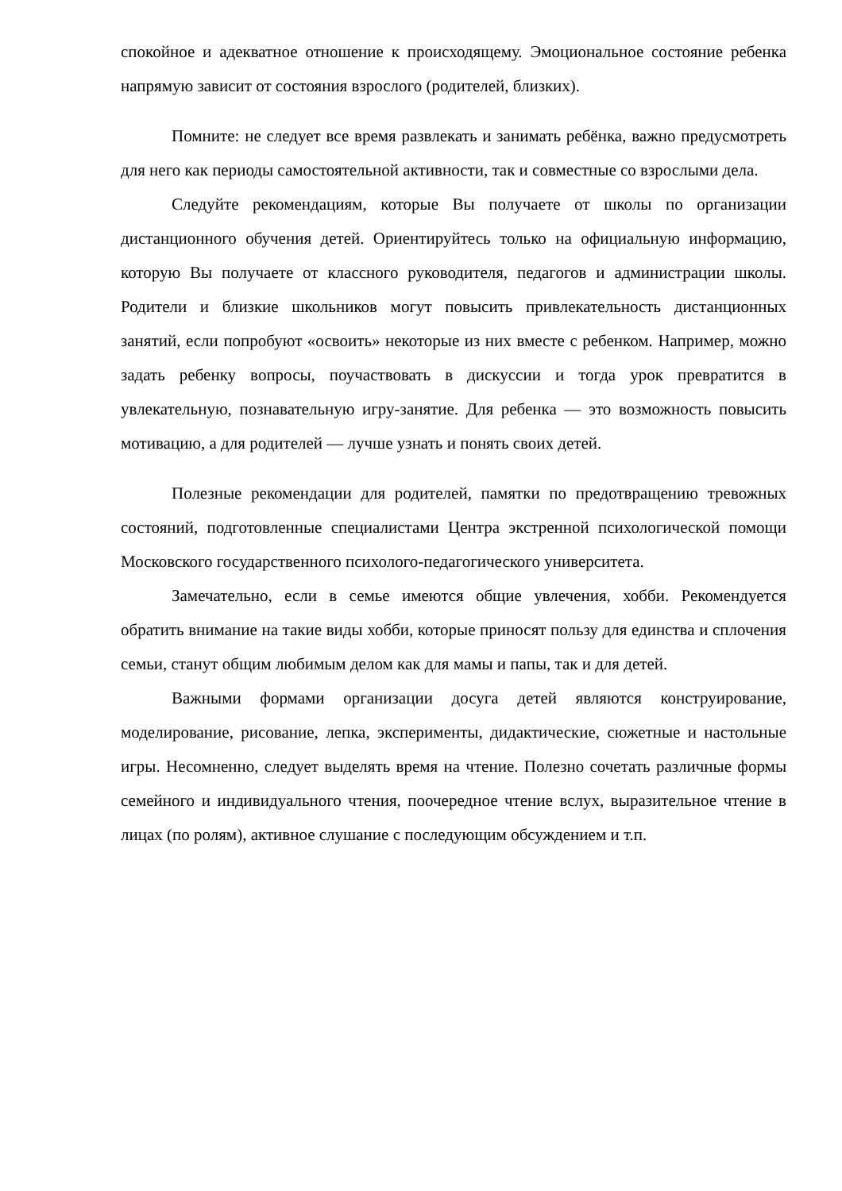спокойное и адекватное отношение к происходящему. Эмоциональное состояние ребенка напрямую зависит от состояния взрослого (родителей, близких).
Помните: не следует все время развлекать и занимать ребёнка, важно предусмотреть для него как периоды самостоятельной активности, так и совместные со взрослыми дела.
Следуйте рекомендациям, которые Вы получаете от школы по организации дистанционного обучения детей. Ориентируйтесь только на официальную информацию, которую Вы получаете от классного руководителя, педагогов и администрации школы. Родители и близкие школьников могут повысить привлекательность дистанционных занятий, если попробуют «освоить» некоторые из них вместе с ребенком. Например, можно задать ребенку вопросы, поучаствовать в дискуссии и тогда урок превратится в увлекательную, познавательную игру-занятие. Для ребенка — это возможность повысить мотивацию, а для родителей — лучше узнать и понять своих детей.
Полезные рекомендации для родителей, памятки по предотвращению тревожных состояний, подготовленные специалистами Центра экстренной психологической помощи Московского государственного психолого-педагогического университета.
Замечательно, если в семье имеются общие увлечения, хобби. Рекомендуется обратить внимание на такие виды хобби, которые приносят пользу для единства и сплочения семьи, станут общим любимым делом как для мамы и папы, так и для детей.
Важными формами организации досуга детей являются конструирование, моделирование, рисование, лепка, эксперименты, дидактические, сюжетные и настольные игры. Несомненно, следует выделять время на чтение. Полезно сочетать различные формы семейного и индивидуального чтения, поочередное чтение вслух, выразительное чтение в лицах (по ролям), активное слушание с последующим обсуждением и т.п.